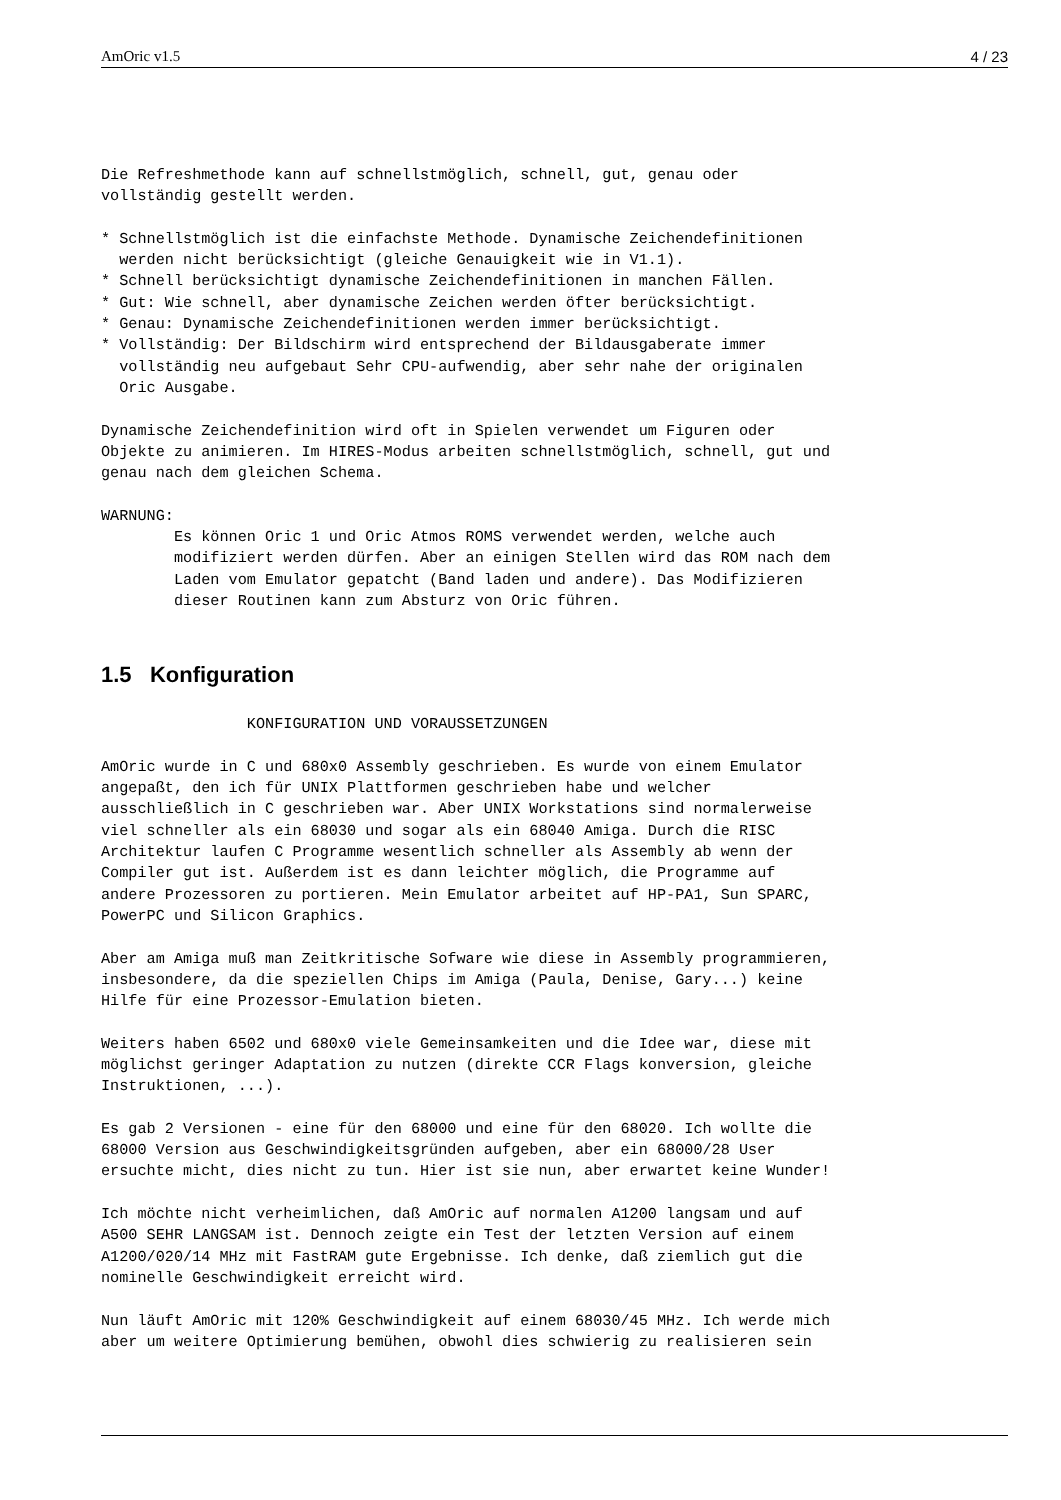AmOric v1.5 4 / 23
Die Refreshmethode kann auf schnellstmöglich, schnell, gut, genau oder
vollständig gestellt werden.

* Schnellstmöglich ist die einfachste Methode. Dynamische Zeichendefinitionen
  werden nicht berücksichtigt (gleiche Genauigkeit wie in V1.1).
* Schnell berücksichtigt dynamische Zeichendefinitionen in manchen Fällen.
* Gut: Wie schnell, aber dynamische Zeichen werden öfter berücksichtigt.
* Genau: Dynamische Zeichendefinitionen werden immer berücksichtigt.
* Vollständig: Der Bildschirm wird entsprechend der Bildausgaberate immer
  vollständig neu aufgebaut Sehr CPU-aufwendig, aber sehr nahe der originalen
  Oric Ausgabe.

Dynamische Zeichendefinition wird oft in Spielen verwendet um Figuren oder
Objekte zu animieren. Im HIRES-Modus arbeiten schnellstmöglich, schnell, gut und
genau nach dem gleichen Schema.

WARNUNG:
        Es können Oric 1 und Oric Atmos ROMS verwendet werden, welche auch
        modifiziert werden dürfen. Aber an einigen Stellen wird das ROM nach dem
        Laden vom Emulator gepatcht (Band laden und andere). Das Modifizieren
        dieser Routinen kann zum Absturz von Oric führen.
1.5 Konfiguration
                KONFIGURATION UND VORAUSSETZUNGEN

AmOric wurde in C und 680x0 Assembly geschrieben. Es wurde von einem Emulator
angepaßt, den ich für UNIX Plattformen geschrieben habe und welcher
ausschließlich in C geschrieben war. Aber UNIX Workstations sind normalerweise
viel schneller als ein 68030 und sogar als ein 68040 Amiga. Durch die RISC
Architektur laufen C Programme wesentlich schneller als Assembly ab wenn der
Compiler gut ist. Außerdem ist es dann leichter möglich, die Programme auf
andere Prozessoren zu portieren. Mein Emulator arbeitet auf HP-PA1, Sun SPARC,
PowerPC und Silicon Graphics.

Aber am Amiga muß man Zeitkritische Sofware wie diese in Assembly programmieren,
insbesondere, da die speziellen Chips im Amiga (Paula, Denise, Gary...) keine
Hilfe für eine Prozessor-Emulation bieten.

Weiters haben 6502 und 680x0 viele Gemeinsamkeiten und die Idee war, diese mit
möglichst geringer Adaptation zu nutzen (direkte CCR Flags konversion, gleiche
Instruktionen, ...).

Es gab 2 Versionen - eine für den 68000 und eine für den 68020. Ich wollte die
68000 Version aus Geschwindigkeitsgründen aufgeben, aber ein 68000/28 User
ersuchte micht, dies nicht zu tun. Hier ist sie nun, aber erwartet keine Wunder!

Ich möchte nicht verheimlichen, daß AmOric auf normalen A1200 langsam und auf
A500 SEHR LANGSAM ist. Dennoch zeigte ein Test der letzten Version auf einem
A1200/020/14 MHz mit FastRAM gute Ergebnisse. Ich denke, daß ziemlich gut die
nominelle Geschwindigkeit erreicht wird.

Nun läuft AmOric mit 120% Geschwindigkeit auf einem 68030/45 MHz. Ich werde mich
aber um weitere Optimierung bemühen, obwohl dies schwierig zu realisieren sein